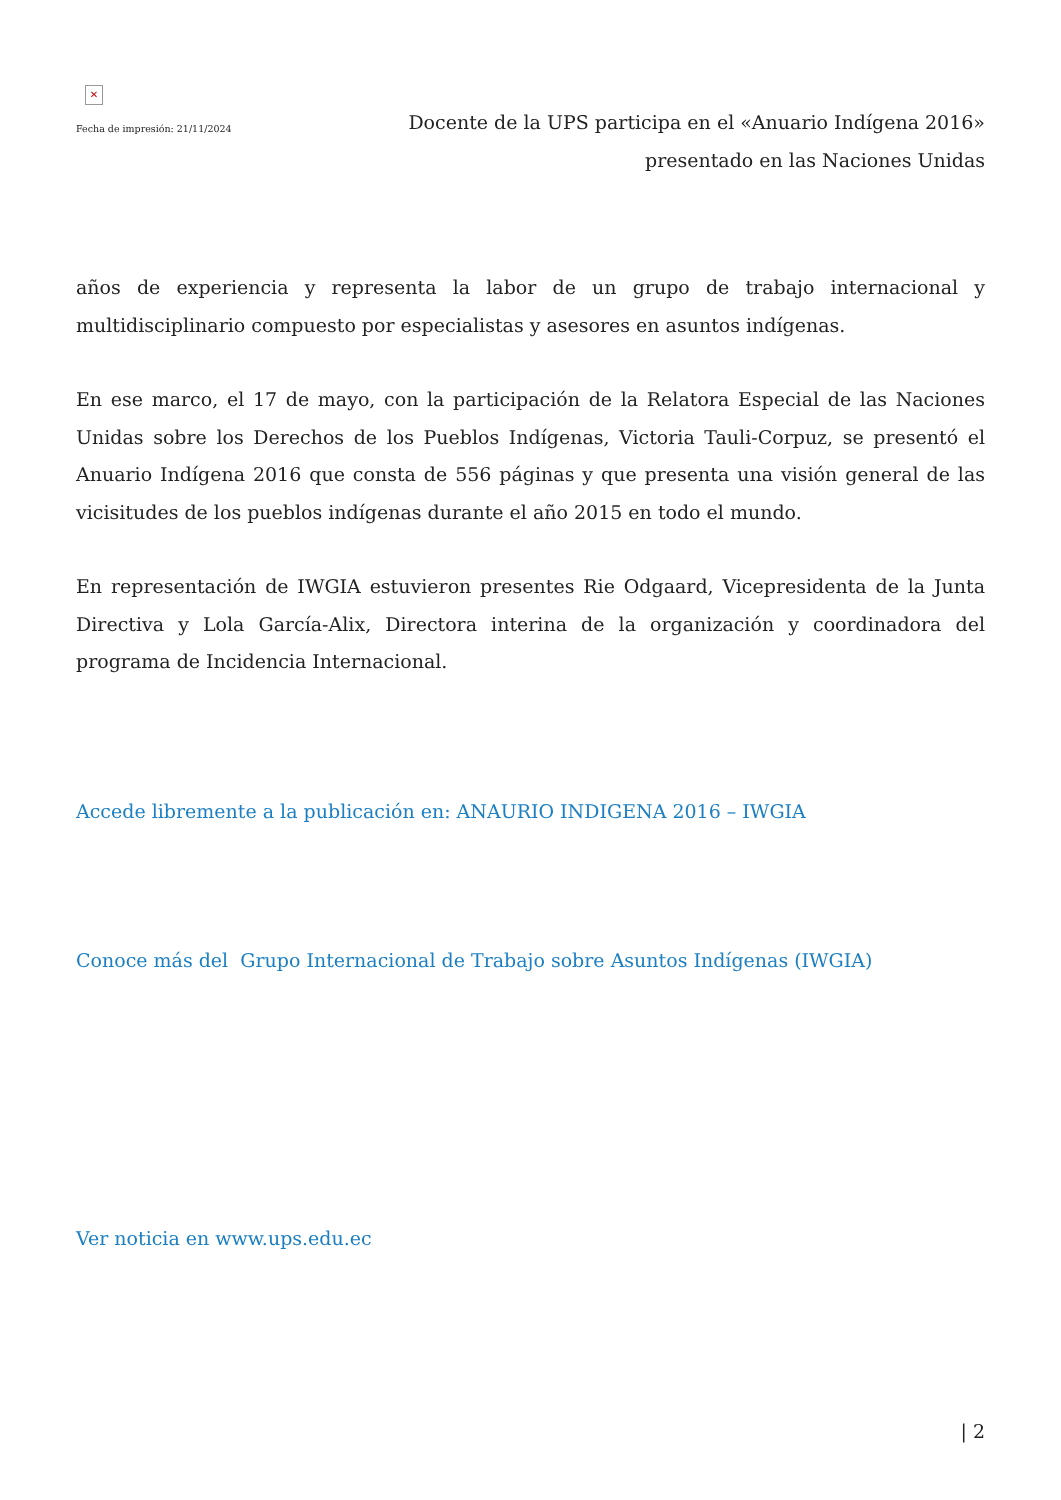✕
Fecha de impresión: 21/11/2024
Docente de la UPS participa en el «Anuario Indígena 2016»
presentado en las Naciones Unidas
años de experiencia y representa la labor de un grupo de trabajo internacional y multidisciplinario compuesto por especialistas y asesores en asuntos indígenas.
En ese marco, el 17 de mayo, con la participación de la Relatora Especial de las Naciones Unidas sobre los Derechos de los Pueblos Indígenas, Victoria Tauli-Corpuz, se presentó el Anuario Indígena 2016 que consta de 556 páginas y que presenta una visión general de las vicisitudes de los pueblos indígenas durante el año 2015 en todo el mundo.
En representación de IWGIA estuvieron presentes Rie Odgaard, Vicepresidenta de la Junta Directiva y Lola García-Alix, Directora interina de la organización y coordinadora del programa de Incidencia Internacional.
Accede libremente a la publicación en: ANAURIO INDIGENA 2016 – IWGIA
Conoce más del Grupo Internacional de Trabajo sobre Asuntos Indígenas (IWGIA)
Ver noticia en www.ups.edu.ec
| 2